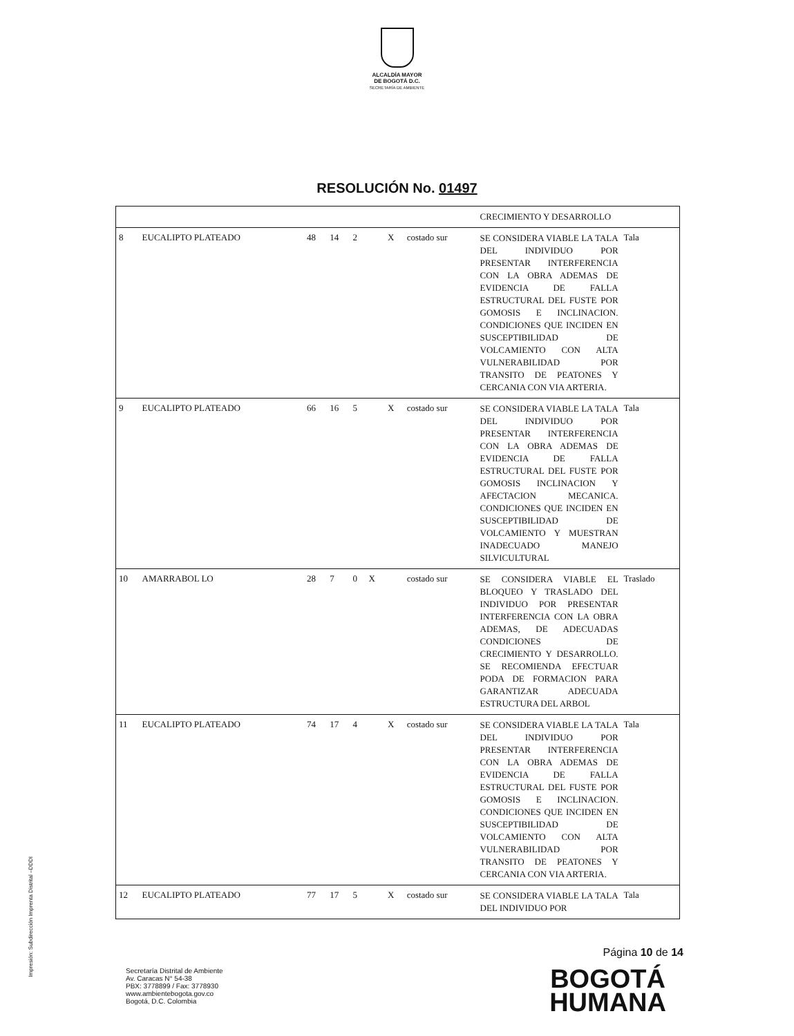ALCALDÍA MAYOR
DE BOGOTÁ D.C.
SECRETARÍA DE AMBIENTE
RESOLUCIÓN No. 01497
| | | | | | | | | CRECIMIENTO Y DESARROLLO | |
| 8 | EUCALIPTO PLATEADO | 48 | 14 | 2 | | X | costado sur | SE CONSIDERA VIABLE LA TALA DEL INDIVIDUO POR PRESENTAR INTERFERENCIA CON LA OBRA ADEMAS DE EVIDENCIA DE FALLA ESTRUCTURAL DEL FUSTE POR GOMOSIS E INCLINACION. CONDICIONES QUE INCIDEN EN SUSCEPTIBILIDAD DE VOLCAMIENTO CON ALTA VULNERABILIDAD POR TRANSITO DE PEATONES Y CERCANIA CON VIA ARTERIA. | Tala |
| 9 | EUCALIPTO PLATEADO | 66 | 16 | 5 | | X | costado sur | SE CONSIDERA VIABLE LA TALA DEL INDIVIDUO POR PRESENTAR INTERFERENCIA CON LA OBRA ADEMAS DE EVIDENCIA DE FALLA ESTRUCTURAL DEL FUSTE POR GOMOSIS INCLINACION Y AFECTACION MECANICA. CONDICIONES QUE INCIDEN EN SUSCEPTIBILIDAD DE VOLCAMIENTO Y MUESTRAN INADECUADO MANEJO SILVICULTURAL | Tala |
| 10 | AMARRABOL LO | 28 | 7 | 0 | X | | costado sur | SE CONSIDERA VIABLE EL BLOQUEO Y TRASLADO DEL INDIVIDUO POR PRESENTAR INTERFERENCIA CON LA OBRA ADEMAS, DE ADECUADAS CONDICIONES DE CRECIMIENTO Y DESARROLLO. SE RECOMIENDA EFECTUAR PODA DE FORMACION PARA GARANTIZAR ADECUADA ESTRUCTURA DEL ARBOL | Traslado |
| 11 | EUCALIPTO PLATEADO | 74 | 17 | 4 | | X | costado sur | SE CONSIDERA VIABLE LA TALA DEL INDIVIDUO POR PRESENTAR INTERFERENCIA CON LA OBRA ADEMAS DE EVIDENCIA DE FALLA ESTRUCTURAL DEL FUSTE POR GOMOSIS E INCLINACION. CONDICIONES QUE INCIDEN EN SUSCEPTIBILIDAD DE VOLCAMIENTO CON ALTA VULNERABILIDAD POR TRANSITO DE PEATONES Y CERCANIA CON VIA ARTERIA. | Tala |
| 12 | EUCALIPTO PLATEADO | 77 | 17 | 5 | | X | costado sur | SE CONSIDERA VIABLE LA TALA DEL INDIVIDUO POR | Tala |
Impresión: Subdirección Imprenta Distrital –DDDI
Página 10 de 14
Secretaría Distrital de Ambiente
Av. Caracas N° 54-38
PBX: 3778899 / Fax: 3778930
www.ambientebogota.gov.co
Bogotá, D.C. Colombia
BOGOTÁ
HUMANA